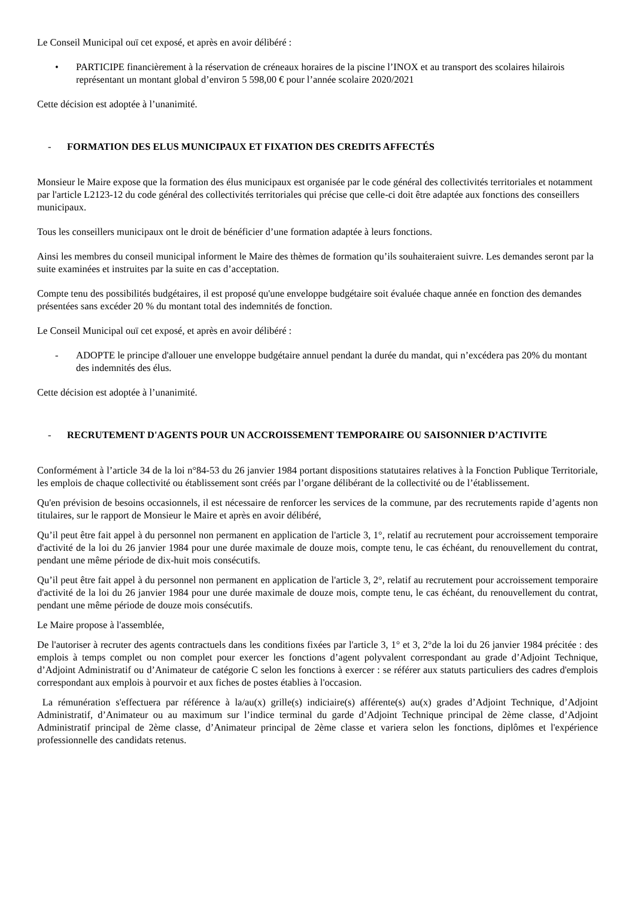Le Conseil Municipal ouï cet exposé, et après en avoir délibéré :
• PARTICIPE financièrement à la réservation de créneaux horaires de la piscine l’INOX et au transport des scolaires hilairois représentant un montant global d’environ 5 598,00 € pour l’année scolaire 2020/2021
Cette décision est adoptée à l’unanimité.
- FORMATION DES ELUS MUNICIPAUX ET FIXATION DES CREDITS AFFECTÉS
Monsieur le Maire expose que la formation des élus municipaux est organisée par le code général des collectivités territoriales et notamment par l'article L2123-12 du code général des collectivités territoriales qui précise que celle-ci doit être adaptée aux fonctions des conseillers municipaux.
Tous les conseillers municipaux ont le droit de bénéficier d’une formation adaptée à leurs fonctions.
Ainsi les membres du conseil municipal informent le Maire des thèmes de formation qu’ils souhaiteraient suivre. Les demandes seront par la suite examinées et instruites par la suite en cas d’acceptation.
Compte tenu des possibilités budgétaires, il est proposé qu'une enveloppe budgétaire soit évaluée chaque année en fonction des demandes présentées sans excéder 20 % du montant total des indemnités de fonction.
Le Conseil Municipal ouï cet exposé, et après en avoir délibéré :
- ADOPTE le principe d'allouer une enveloppe budgétaire annuel pendant la durée du mandat, qui n’excédera pas 20% du montant des indemnités des élus.
Cette décision est adoptée à l’unanimité.
- RECRUTEMENT D'AGENTS POUR UN ACCROISSEMENT TEMPORAIRE OU SAISONNIER D’ACTIVITE
Conformément à l’article 34 de la loi n°84-53 du 26 janvier 1984 portant dispositions statutaires relatives à la Fonction Publique Territoriale, les emplois de chaque collectivité ou établissement sont créés par l’organe délibérant de la collectivité ou de l’établissement.
Qu'en prévision de besoins occasionnels, il est nécessaire de renforcer les services de la commune, par des recrutements rapide d’agents non titulaires, sur le rapport de Monsieur le Maire et après en avoir délibéré,
Qu’il peut être fait appel à du personnel non permanent en application de l'article 3, 1°, relatif au recrutement pour accroissement temporaire d'activité de la loi du 26 janvier 1984 pour une durée maximale de douze mois, compte tenu, le cas échéant, du renouvellement du contrat, pendant une même période de dix-huit mois consécutifs.
Qu’il peut être fait appel à du personnel non permanent en application de l'article 3, 2°, relatif au recrutement pour accroissement temporaire d'activité de la loi du 26 janvier 1984 pour une durée maximale de douze mois, compte tenu, le cas échéant, du renouvellement du contrat, pendant une même période de douze mois consécutifs.
Le Maire propose à l'assemblée,
De l'autoriser à recruter des agents contractuels dans les conditions fixées par l'article 3, 1° et 3, 2°de la loi du 26 janvier 1984 précitée : des emplois à temps complet ou non complet pour exercer les fonctions d’agent polyvalent correspondant au grade d’Adjoint Technique, d’Adjoint Administratif ou d’Animateur de catégorie C selon les fonctions à exercer : se référer aux statuts particuliers des cadres d'emplois correspondant aux emplois à pourvoir et aux fiches de postes établies à l'occasion.
La rémunération s'effectuera par référence à la/au(x) grille(s) indiciaire(s) afférente(s) au(x) grades d’Adjoint Technique, d’Adjoint Administratif, d’Animateur ou au maximum sur l’indice terminal du garde d’Adjoint Technique principal de 2ème classe, d’Adjoint Administratif principal de 2ème classe, d’Animateur principal de 2ème classe et variera selon les fonctions, diplômes et l'expérience professionnelle des candidats retenus.